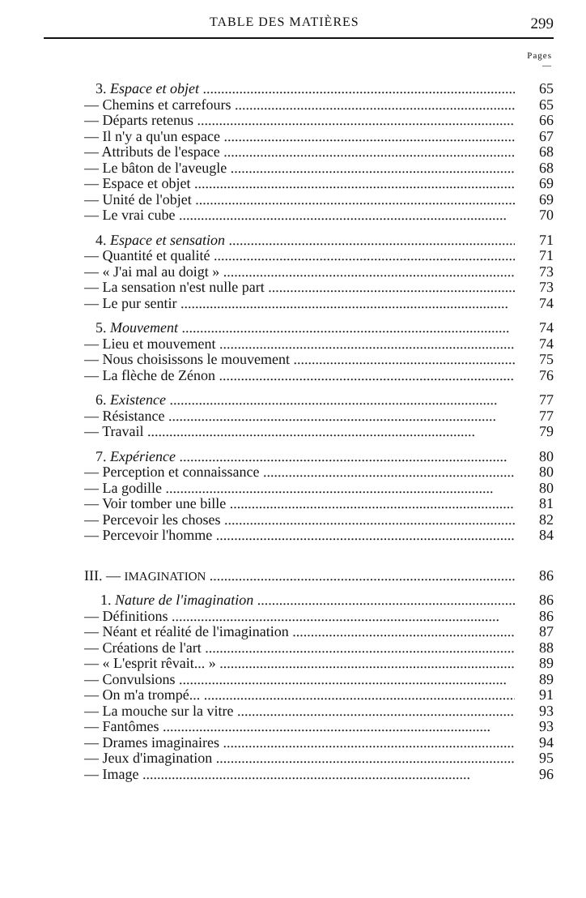TABLE DES MATIÈRES 299
Pages
—
3. Espace et objet 65
— Chemins et carrefours 65
— Départs retenus 66
— Il n'y a qu'un espace 67
— Attributs de l'espace 68
— Le bâton de l'aveugle 68
— Espace et objet 69
— Unité de l'objet 69
— Le vrai cube 70
4. Espace et sensation 71
— Quantité et qualité 71
— « J'ai mal au doigt » 73
— La sensation n'est nulle part 73
— Le pur sentir 74
5. Mouvement 74
— Lieu et mouvement 74
— Nous choisissons le mouvement 75
— La flèche de Zénon 76
6. Existence 77
— Résistance 77
— Travail 79
7. Expérience 80
— Perception et connaissance 80
— La godille 80
— Voir tomber une bille 81
— Percevoir les choses 82
— Percevoir l'homme 84
III. — IMAGINATION 86
1. Nature de l'imagination 86
— Définitions 86
— Néant et réalité de l'imagination 87
— Créations de l'art 88
— « L'esprit rêvait... » 89
— Convulsions 89
— On m'a trompé... 91
— La mouche sur la vitre 93
— Fantômes 93
— Drames imaginaires 94
— Jeux d'imagination 95
— Image 96